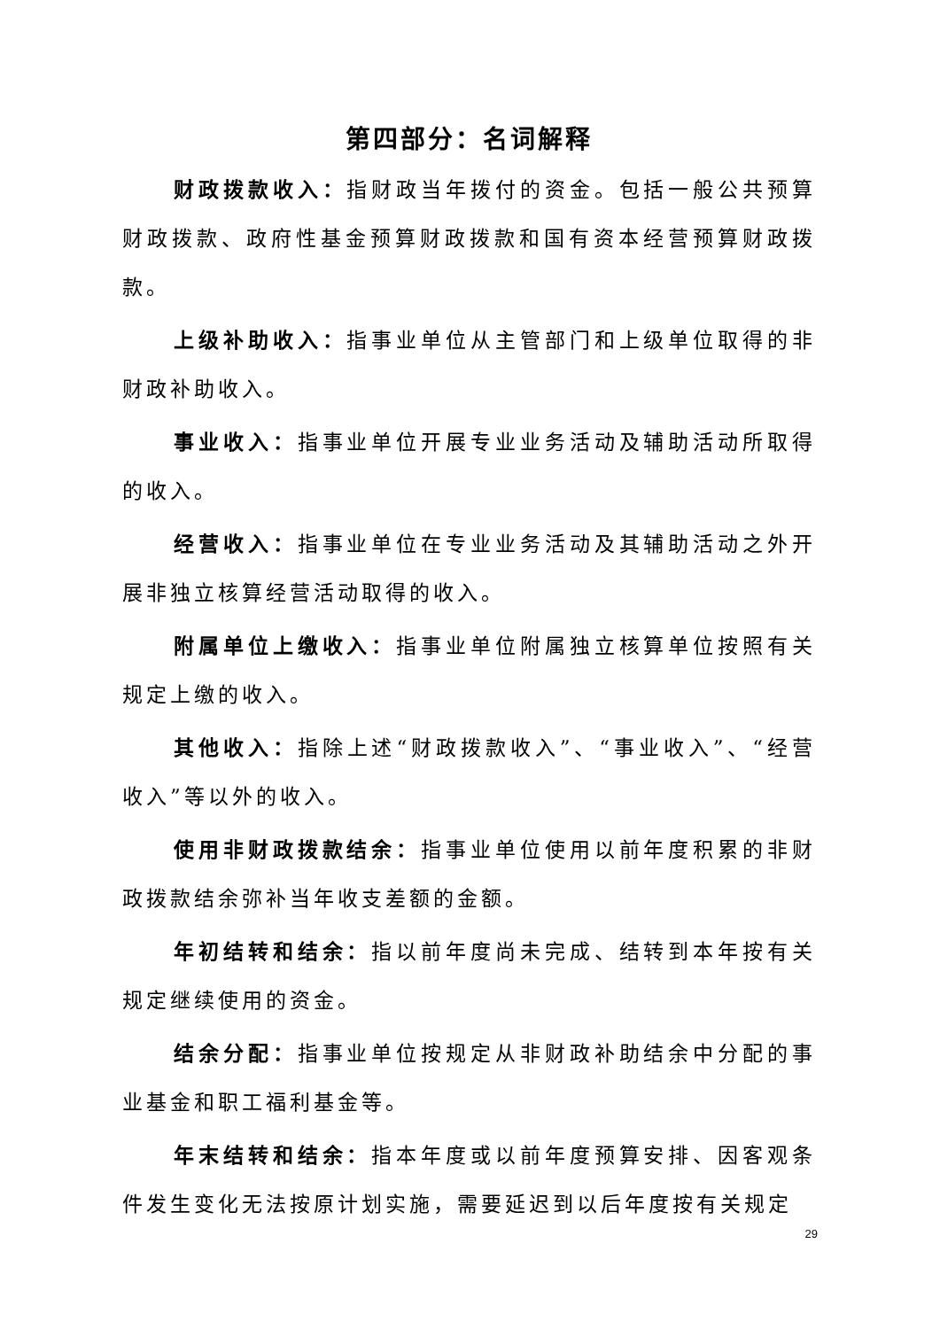第四部分：名词解释
财政拨款收入：指财政当年拨付的资金。包括一般公共预算财政拨款、政府性基金预算财政拨款和国有资本经营预算财政拨款。
上级补助收入：指事业单位从主管部门和上级单位取得的非财政补助收入。
事业收入：指事业单位开展专业业务活动及辅助活动所取得的收入。
经营收入：指事业单位在专业业务活动及其辅助活动之外开展非独立核算经营活动取得的收入。
附属单位上缴收入：指事业单位附属独立核算单位按照有关规定上缴的收入。
其他收入：指除上述“财政拨款收入”、“事业收入”、“经营收入”等以外的收入。
使用非财政拨款结余：指事业单位使用以前年度积累的非财政拨款结余弥补当年收支差额的金额。
年初结转和结余：指以前年度尚未完成、结转到本年按有关规定继续使用的资金。
结余分配：指事业单位按规定从非财政补助结余中分配的事业基金和职工福利基金等。
年末结转和结余：指本年度或以前年度预算安排、因客观条件发生变化无法按原计划实施，需要延迟到以后年度按有关规定
29